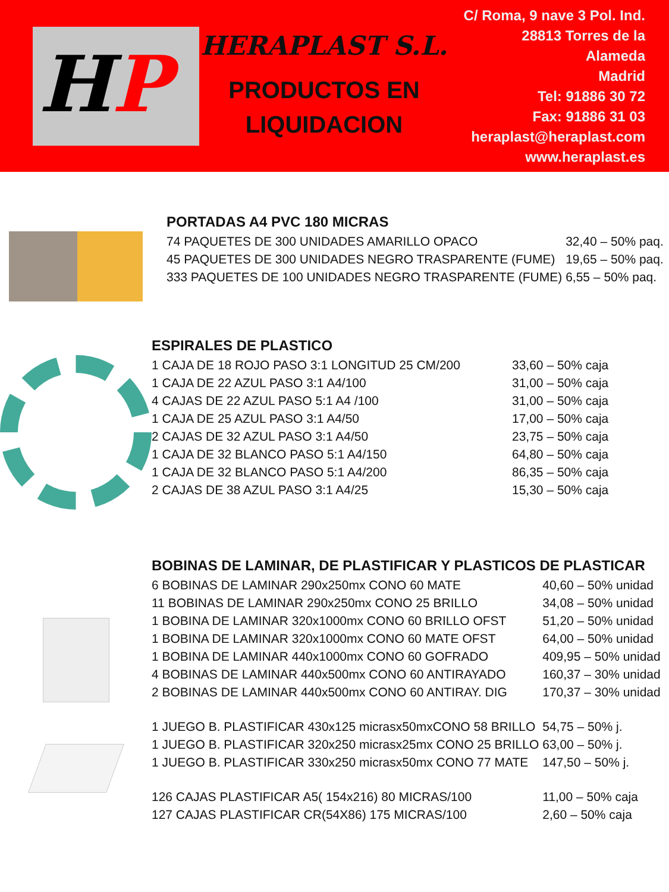HP
HERAPLAST S.L.
PRODUCTOS EN
LIQUIDACION
C/ Roma, 9 nave 3 Pol. Ind.
28813 Torres de la
Alameda
Madrid
Tel: 91886 30 72
Fax: 91886 31 03
heraplast@heraplast.com
www.heraplast.es
PORTADAS A4 PVC 180 MICRAS
| 74 PAQUETES DE 300 UNIDADES AMARILLO OPACO | 32,40 – 50% paq. |
| 45 PAQUETES DE 300 UNIDADES NEGRO TRASPARENTE (FUME) | 19,65 – 50% paq. |
| 333 PAQUETES DE 100 UNIDADES NEGRO TRASPARENTE (FUME) | 6,55 – 50% paq. |
ESPIRALES DE PLASTICO
| 1 CAJA DE 18 ROJO PASO 3:1 LONGITUD 25 CM/200 | 33,60 – 50% caja |
| 1 CAJA DE 22 AZUL PASO 3:1 A4/100 | 31,00 – 50% caja |
| 4 CAJAS DE 22 AZUL PASO 5:1 A4 /100 | 31,00 – 50% caja |
| 1 CAJA DE 25 AZUL PASO 3:1 A4/50 | 17,00 – 50% caja |
| 2 CAJAS DE 32 AZUL PASO 3:1 A4/50 | 23,75 – 50% caja |
| 1 CAJA DE 32 BLANCO PASO 5:1 A4/150 | 64,80 – 50% caja |
| 1 CAJA DE 32 BLANCO PASO 5:1 A4/200 | 86,35 – 50% caja |
| 2 CAJAS DE 38 AZUL PASO 3:1 A4/25 | 15,30 – 50% caja |
BOBINAS DE LAMINAR, DE PLASTIFICAR Y PLASTICOS DE PLASTICAR
| 6 BOBINAS DE LAMINAR 290x250mx CONO 60 MATE | 40,60 – 50% unidad |
| 11 BOBINAS DE LAMINAR 290x250mx CONO 25 BRILLO | 34,08 – 50% unidad |
| 1 BOBINA DE LAMINAR 320x1000mx CONO 60 BRILLO OFST | 51,20 – 50% unidad |
| 1 BOBINA DE LAMINAR 320x1000mx CONO 60 MATE OFST | 64,00 – 50% unidad |
| 1 BOBINA DE LAMINAR 440x1000mx CONO 60 GOFRADO | 409,95 – 50% unidad |
| 4 BOBINAS DE LAMINAR 440x500mx CONO 60 ANTIRAYADO | 160,37 – 30% unidad |
| 2 BOBINAS DE LAMINAR 440x500mx CONO 60 ANTIRAY. DIG | 170,37 – 30% unidad |
| 1 JUEGO B. PLASTIFICAR 430x125 micrasx50mxCONO 58 BRILLO | 54,75 – 50% j. |
| 1 JUEGO B. PLASTIFICAR 320x250 micrasx25mx CONO 25 BRILLO | 63,00 – 50% j. |
| 1 JUEGO B. PLASTIFICAR 330x250 micrasx50mx CONO 77 MATE | 147,50 – 50% j. |
| 126 CAJAS PLASTIFICAR A5( 154x216) 80 MICRAS/100 | 11,00 – 50% caja |
| 127 CAJAS PLASTIFICAR CR(54X86) 175 MICRAS/100 | 2,60 – 50% caja |